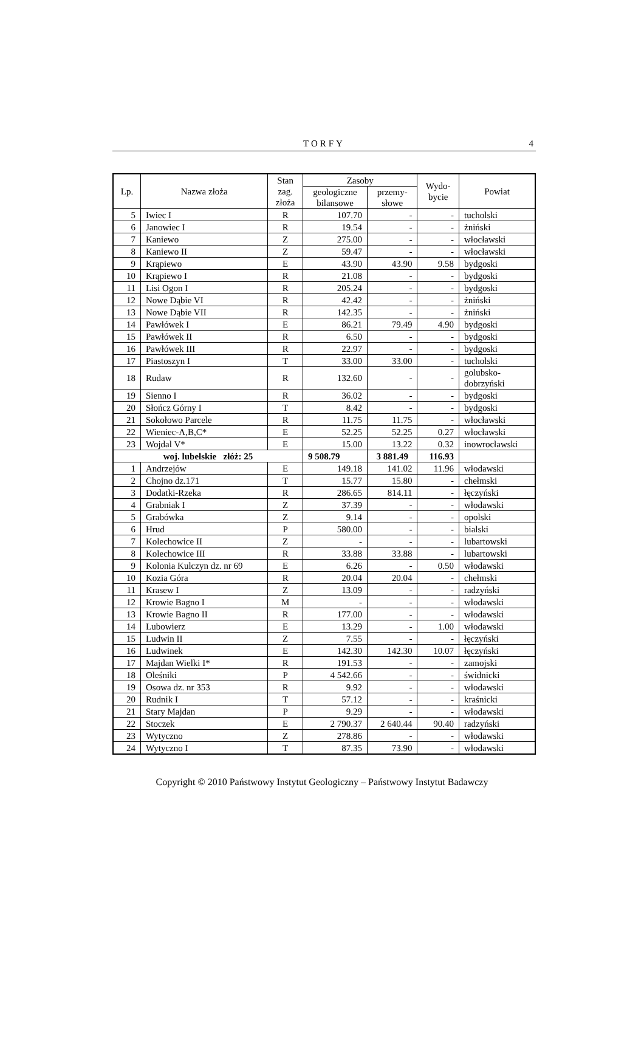TORFY
4
| Lp. | Nazwa złoża | Stan zag. złoża | Zasoby | | Wydo- bycie | Powiat |
| --- | --- | --- | --- | --- | --- | --- |
| | | | geologiczne bilansowe | przemy- słowe | | |
| 5 | Iwiec I | R | 107.70 | - | - | tucholski |
| 6 | Janowiec I | R | 19.54 | - | - | żniński |
| 7 | Kaniewo | Z | 275.00 | - | - | włocławski |
| 8 | Kaniewo II | Z | 59.47 | - | - | włocławski |
| 9 | Krąpiewo | E | 43.90 | 43.90 | 9.58 | bydgoski |
| 10 | Krąpiewo I | R | 21.08 | - | - | bydgoski |
| 11 | Lisi Ogon I | R | 205.24 | - | - | bydgoski |
| 12 | Nowe Dąbie VI | R | 42.42 | - | - | żniński |
| 13 | Nowe Dąbie VII | R | 142.35 | - | - | żniński |
| 14 | Pawłówek I | E | 86.21 | 79.49 | 4.90 | bydgoski |
| 15 | Pawłówek II | R | 6.50 | - | - | bydgoski |
| 16 | Pawłówek III | R | 22.97 | - | - | bydgoski |
| 17 | Piastoszyn I | T | 33.00 | 33.00 | - | tucholski |
| 18 | Rudaw | R | 132.60 | - | - | golubsko- dobrzyński |
| 19 | Sienno I | R | 36.02 | - | - | bydgoski |
| 20 | Słończ Górny I | T | 8.42 | - | - | bydgoski |
| 21 | Sokołowo Parcele | R | 11.75 | 11.75 | - | włocławski |
| 22 | Wieniec-A,B,C* | E | 52.25 | 52.25 | 0.27 | włocławski |
| 23 | Wojdal V* | E | 15.00 | 13.22 | 0.32 | inowrocławski |
| woj. lubelskie złóż: 25 | | | 9 508.79 | 3 881.49 | 116.93 | |
| 1 | Andrzejów | E | 149.18 | 141.02 | 11.96 | włodawski |
| 2 | Chojno dz.171 | T | 15.77 | 15.80 | - | chełmski |
| 3 | Dodatki-Rzeka | R | 286.65 | 814.11 | - | łęczyński |
| 4 | Grabniak I | Z | 37.39 | - | - | włodawski |
| 5 | Grabówka | Z | 9.14 | - | - | opolski |
| 6 | Hrud | P | 580.00 | - | - | bialski |
| 7 | Kolechowice II | Z | - | - | - | lubartowski |
| 8 | Kolechowice III | R | 33.88 | 33.88 | - | lubartowski |
| 9 | Kolonia Kulczyn dz. nr 69 | E | 6.26 | - | 0.50 | włodawski |
| 10 | Kozia Góra | R | 20.04 | 20.04 | - | chełmski |
| 11 | Krasew I | Z | 13.09 | - | - | radzyński |
| 12 | Krowie Bagno I | M | - | - | - | włodawski |
| 13 | Krowie Bagno II | R | 177.00 | - | - | włodawski |
| 14 | Lubowierz | E | 13.29 | - | 1.00 | włodawski |
| 15 | Ludwin II | Z | 7.55 | - | - | łęczyński |
| 16 | Ludwinek | E | 142.30 | 142.30 | 10.07 | łęczyński |
| 17 | Majdan Wielki I* | R | 191.53 | - | - | zamojski |
| 18 | Oleśniki | P | 4 542.66 | - | - | świdnicki |
| 19 | Osowa dz. nr 353 | R | 9.92 | - | - | włodawski |
| 20 | Rudnik I | T | 57.12 | - | - | kraśnicki |
| 21 | Stary Majdan | P | 9.29 | - | - | włodawski |
| 22 | Stoczek | E | 2 790.37 | 2 640.44 | 90.40 | radzyński |
| 23 | Wytyczno | Z | 278.86 | - | - | włodawski |
| 24 | Wytyczno I | T | 87.35 | 73.90 | - | włodawski |
Copyright © 2010 Państwowy Instytut Geologiczny – Państwowy Instytut Badawczy